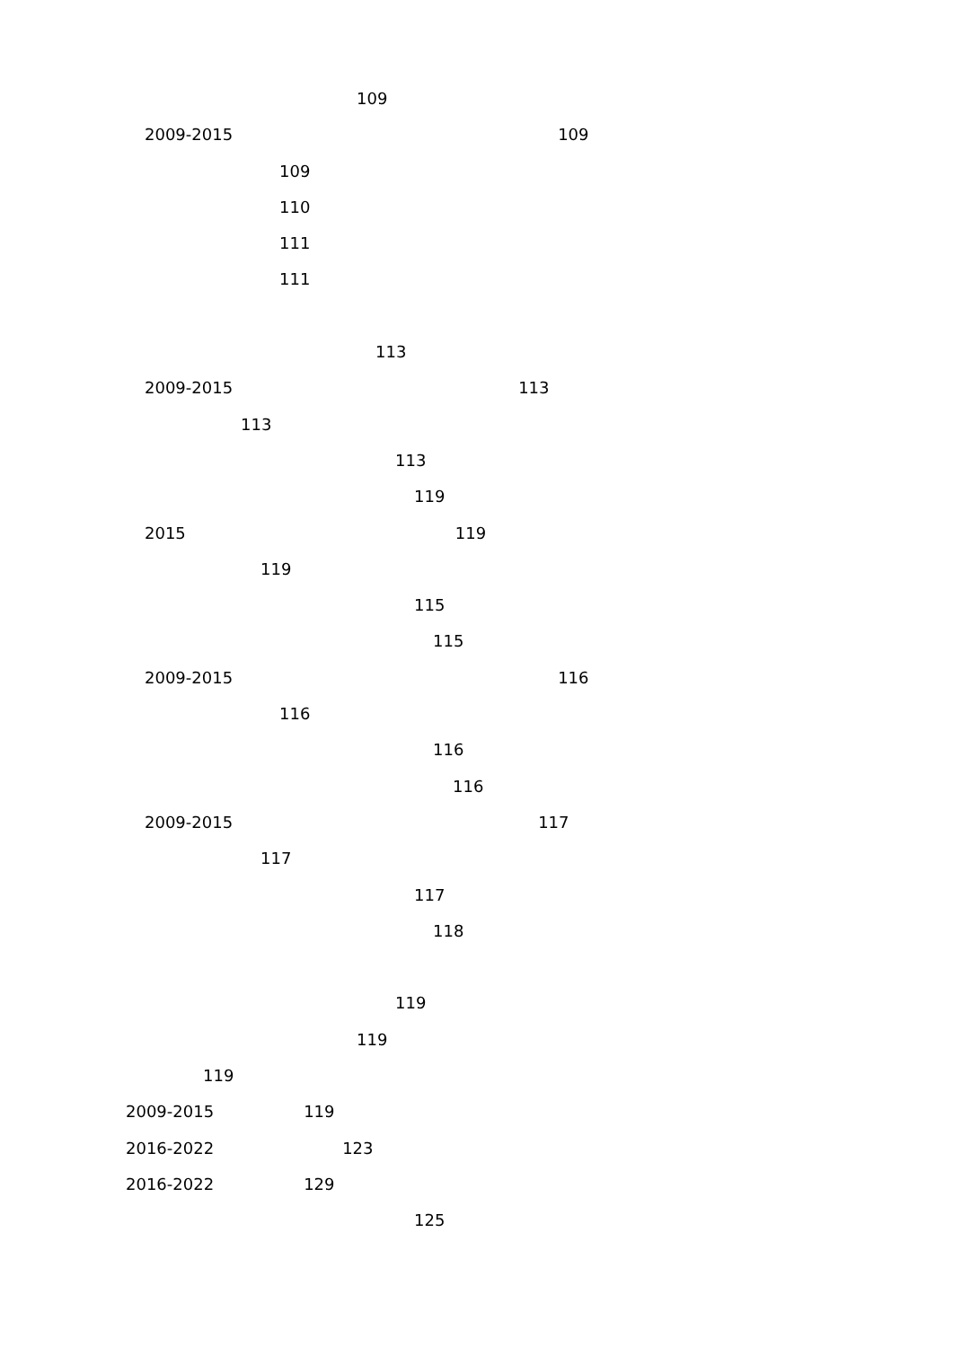109
2009-2015 109
109
110
111
111
113
2009-2015 113
113
113
119
2015 119
119
115
115
2009-2015 116
116
116
116
2009-2015 117
117
117
118
119
119
119
2009-2015 119
2016-2022 123
2016-2022 129
125